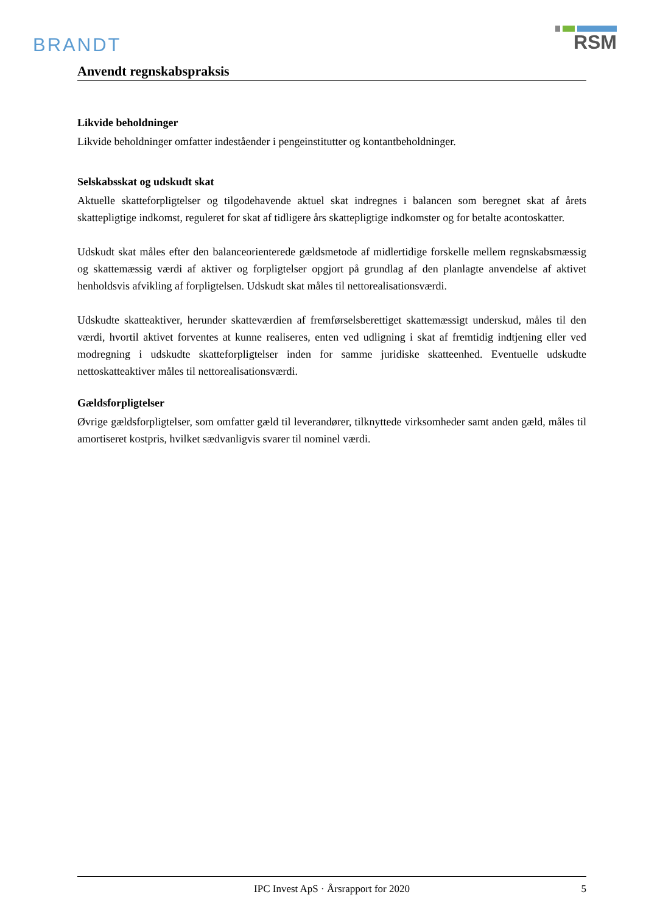BRANDT
RSM
Anvendt regnskabspraksis
Likvide beholdninger
Likvide beholdninger omfatter indeståender i pengeinstitutter og kontantbeholdninger.
Selskabsskat og udskudt skat
Aktuelle skatteforpligtelser og tilgodehavende aktuel skat indregnes i balancen som beregnet skat af årets skattepligtige indkomst, reguleret for skat af tidligere års skattepligtige indkomster og for betalte aconto­skatter.
Udskudt skat måles efter den balanceorienterede gældsmetode af midlertidige forskelle mellem regn­skabsmæssig og skattemæssig værdi af aktiver og forpligtelser opgjort på grundlag af den planlagte an­vendelse af aktivet henholdsvis afvikling af forpligtelsen. Udskudt skat måles til nettorealisationsværdi.
Udskudte skatteaktiver, herunder skatteværdien af fremførselsberettiget skattemæssigt underskud, måles til den værdi, hvortil aktivet forventes at kunne realiseres, enten ved udligning i skat af fremtidig indtje­ning eller ved modregning i udskudte skatteforpligtelser inden for samme juridiske skatteenhed. Eventu­elle udskudte nettoskatteaktiver måles til nettorealisationsværdi.
Gældsforpligtelser
Øvrige gældsforpligtelser, som omfatter gæld til leverandører, tilknyttede virksomheder samt anden gæld, måles til amortiseret kostpris, hvilket sædvanligvis svarer til nominel værdi.
IPC Invest ApS · Årsrapport for 2020 5